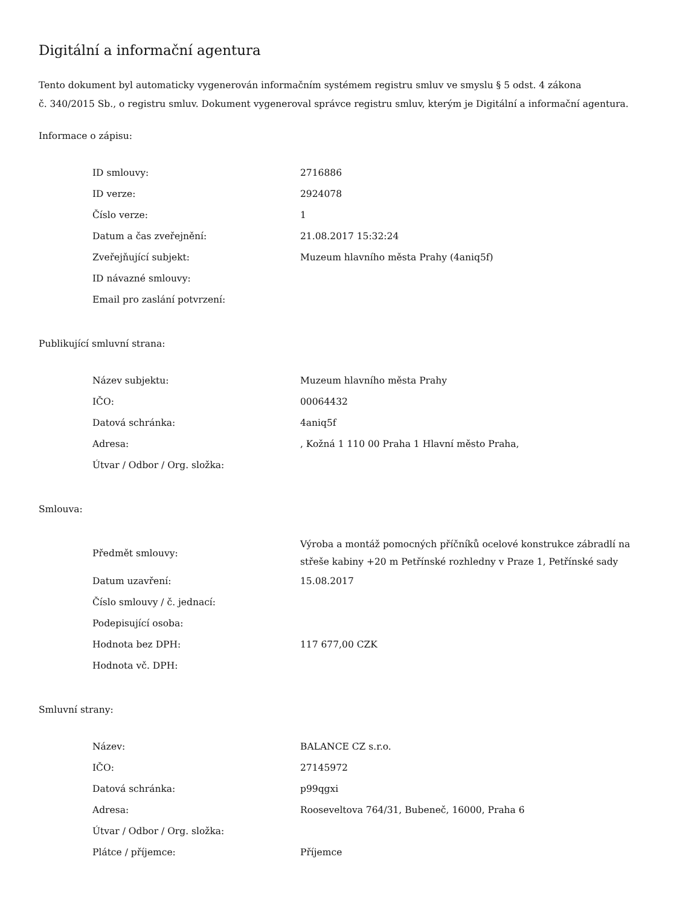Digitální a informační agentura
Tento dokument byl automaticky vygenerován informačním systémem registru smluv ve smyslu § 5 odst. 4 zákona
č. 340/2015 Sb., o registru smluv. Dokument vygeneroval správce registru smluv, kterým je Digitální a informační agentura.
Informace o zápisu:
| ID smlouvy: | 2716886 |
| ID verze: | 2924078 |
| Číslo verze: | 1 |
| Datum a čas zveřejnění: | 21.08.2017 15:32:24 |
| Zveřejňující subjekt: | Muzeum hlavního města Prahy (4aniq5f) |
| ID návazné smlouvy: | |
| Email pro zaslání potvrzení: | |
Publikující smluvní strana:
| Název subjektu: | Muzeum hlavního města Prahy |
| IČO: | 00064432 |
| Datová schránka: | 4aniq5f |
| Adresa: | , Kožná 1 110 00 Praha 1 Hlavní město Praha, |
| Útvar / Odbor / Org. složka: | |
Smlouva:
| Předmět smlouvy: | Výroba a montáž pomocných příčníků ocelové konstrukce zábradlí na střeše kabiny +20 m Petřínské rozhledny v Praze 1, Petřínské sady |
| Datum uzavření: | 15.08.2017 |
| Číslo smlouvy / č. jednací: | |
| Podepisující osoba: | |
| Hodnota bez DPH: | 117 677,00 CZK |
| Hodnota vč. DPH: | |
Smluvní strany:
| Název: | BALANCE CZ s.r.o. |
| IČO: | 27145972 |
| Datová schránka: | p99qgxi |
| Adresa: | Rooseveltova 764/31, Bubeneč, 16000, Praha 6 |
| Útvar / Odbor / Org. složka: | |
| Plátce / příjemce: | Příjemce |